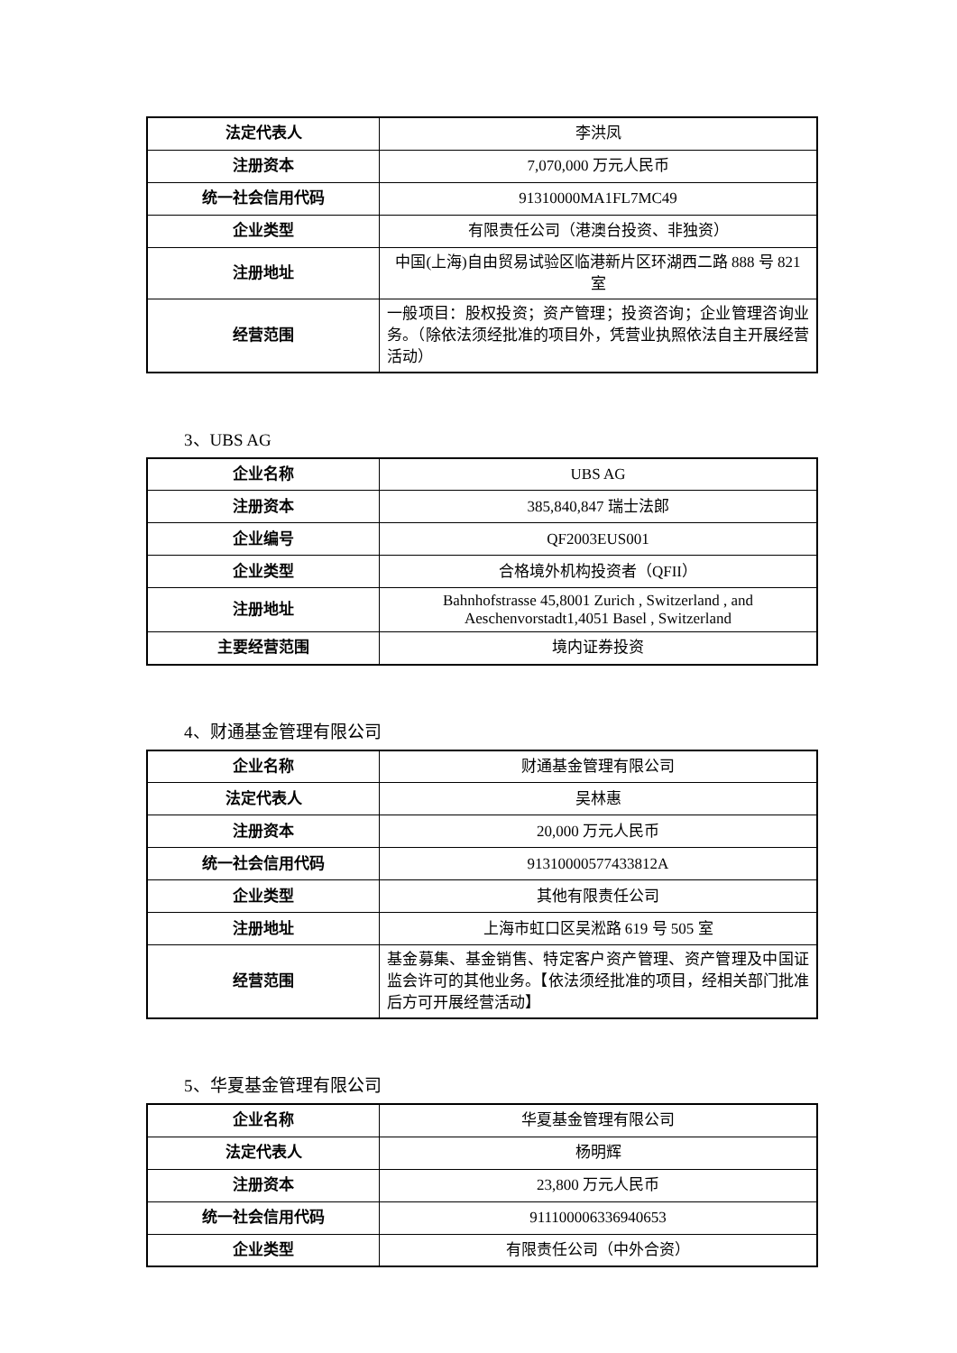| 法定代表人 | 李洪凤 |
| 注册资本 | 7,070,000 万元人民币 |
| 统一社会信用代码 | 91310000MA1FL7MC49 |
| 企业类型 | 有限责任公司（港澳台投资、非独资） |
| 注册地址 | 中国(上海)自由贸易试验区临港新片区环湖西二路 888 号 821 室 |
| 经营范围 | 一般项目：股权投资；资产管理；投资咨询；企业管理咨询业务。（除依法须经批准的项目外，凭营业执照依法自主开展经营活动） |
3、UBS AG
| 企业名称 | UBS AG |
| 注册资本 | 385,840,847 瑞士法郎 |
| 企业编号 | QF2003EUS001 |
| 企业类型 | 合格境外机构投资者（QFII） |
| 注册地址 | Bahnhofstrasse 45,8001 Zurich , Switzerland , and Aeschenvorstadt1,4051 Basel , Switzerland |
| 主要经营范围 | 境内证券投资 |
4、财通基金管理有限公司
| 企业名称 | 财通基金管理有限公司 |
| 法定代表人 | 吴林惠 |
| 注册资本 | 20,000 万元人民币 |
| 统一社会信用代码 | 91310000577433812A |
| 企业类型 | 其他有限责任公司 |
| 注册地址 | 上海市虹口区吴淞路 619 号 505 室 |
| 经营范围 | 基金募集、基金销售、特定客户资产管理、资产管理及中国证监会许可的其他业务。【依法须经批准的项目，经相关部门批准后方可开展经营活动】 |
5、华夏基金管理有限公司
| 企业名称 | 华夏基金管理有限公司 |
| 法定代表人 | 杨明辉 |
| 注册资本 | 23,800 万元人民币 |
| 统一社会信用代码 | 911100006336940653 |
| 企业类型 | 有限责任公司（中外合资） |